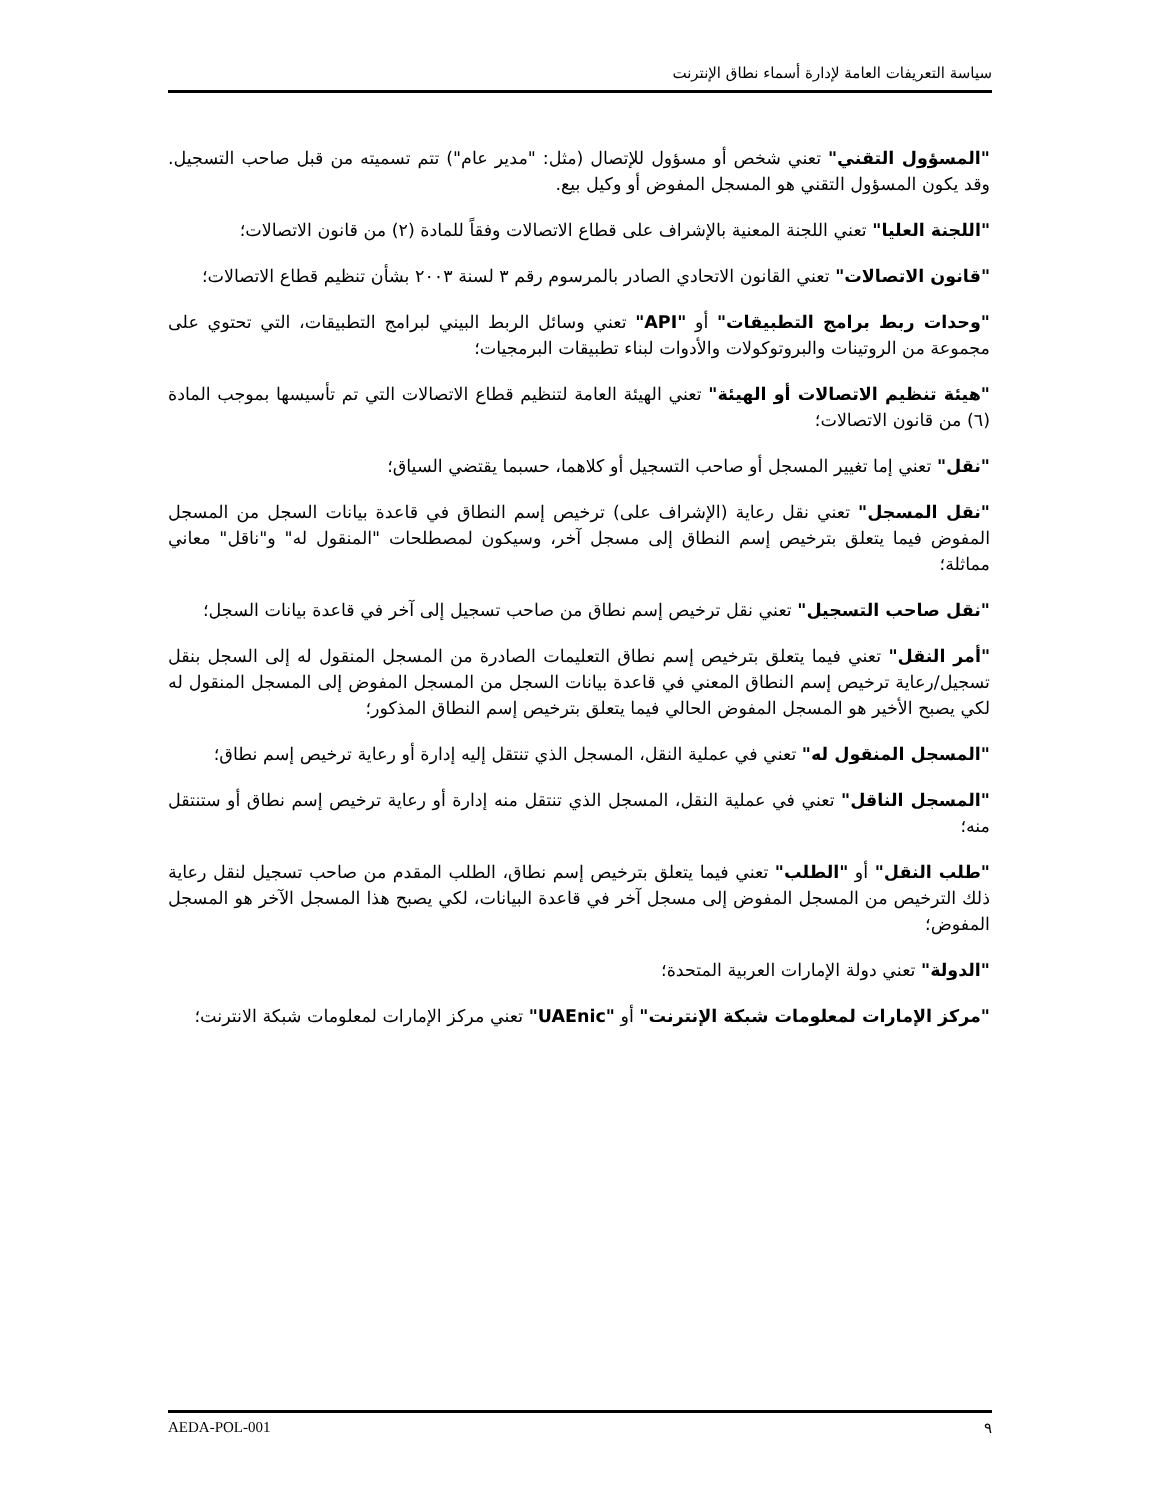سياسة التعريفات العامة لإدارة أسماء نطاق الإنترنت
"المسؤول التقني" تعني شخص أو مسؤول للإتصال (مثل: "مدير عام") تتم تسميته من قبل صاحب التسجيل. وقد يكون المسؤول التقني هو المسجل المفوض أو وكيل بيع.
"اللجنة العليا" تعني اللجنة المعنية بالإشراف على قطاع الاتصالات وفقاً للمادة (٢) من قانون الاتصالات؛
"قانون الاتصالات" تعني القانون الاتحادي الصادر بالمرسوم رقم ٣ لسنة ٢٠٠٣ بشأن تنظيم قطاع الاتصالات؛
"وحدات ربط برامج التطبيقات" أو "API" تعني وسائل الربط البيني لبرامج التطبيقات، التي تحتوي على مجموعة من الروتينات والبروتوكولات والأدوات لبناء تطبيقات البرمجيات؛
"هيئة تنظيم الاتصالات أو الهيئة" تعني الهيئة العامة لتنظيم قطاع الاتصالات التي تم تأسيسها بموجب المادة (٦) من قانون الاتصالات؛
"نقل" تعني إما تغيير المسجل أو صاحب التسجيل أو كلاهما، حسبما يقتضي السياق؛
"نقل المسجل" تعني نقل رعاية (الإشراف على) ترخيص إسم النطاق في قاعدة بيانات السجل من المسجل المفوض فيما يتعلق بترخيص إسم النطاق إلى مسجل آخر، وسيكون لمصطلحات "المنقول له" و"ناقل" معاني مماثلة؛
"نقل صاحب التسجيل" تعني نقل ترخيص إسم نطاق من صاحب تسجيل إلى آخر في قاعدة بيانات السجل؛
"أمر النقل" تعني فيما يتعلق بترخيص إسم نطاق التعليمات الصادرة من المسجل المنقول له إلى السجل بنقل تسجيل/رعاية ترخيص إسم النطاق المعني في قاعدة بيانات السجل من المسجل المفوض إلى المسجل المنقول له لكي يصبح الأخير هو المسجل المفوض الحالي فيما يتعلق بترخيص إسم النطاق المذكور؛
"المسجل المنقول له" تعني في عملية النقل، المسجل الذي تنتقل إليه إدارة أو رعاية ترخيص إسم نطاق؛
"المسجل الناقل" تعني في عملية النقل، المسجل الذي تنتقل منه إدارة أو رعاية ترخيص إسم نطاق أو ستنتقل منه؛
"طلب النقل" أو "الطلب" تعني فيما يتعلق بترخيص إسم نطاق، الطلب المقدم من صاحب تسجيل لنقل رعاية ذلك الترخيص من المسجل المفوض إلى مسجل آخر في قاعدة البيانات، لكي يصبح هذا المسجل الآخر هو المسجل المفوض؛
"الدولة" تعني دولة الإمارات العربية المتحدة؛
"مركز الإمارات لمعلومات شبكة الإنترنت" أو "UAEnic" تعني مركز الإمارات لمعلومات شبكة الانترنت؛
AEDA-POL-001 ٩